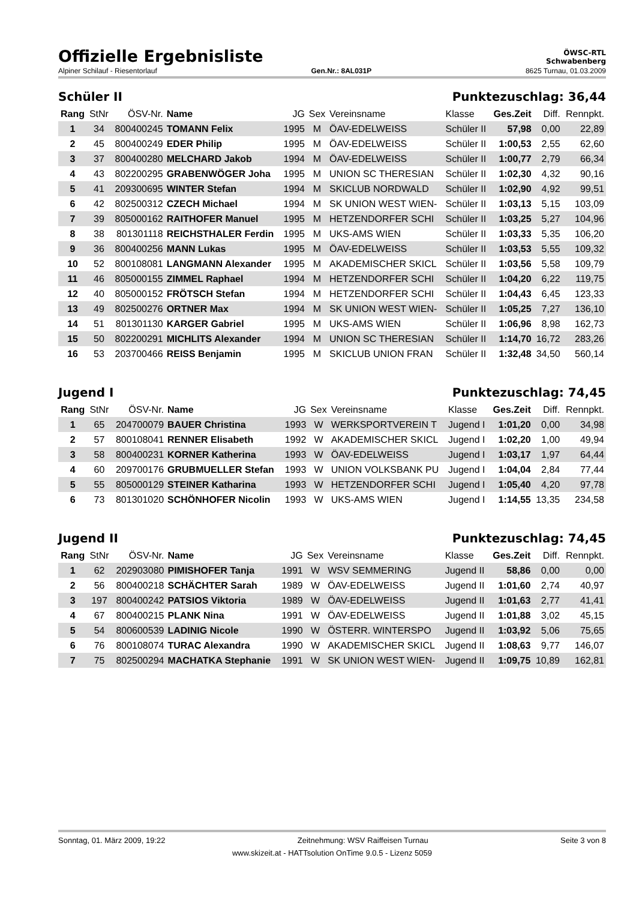Offizielle Ergebnisliste
ÖWSC-RTL
Schwabenberg
Alpiner Schilauf - Riesentorlauf Gen.Nr.: 8AL031P 8625 Turnau, 01.03.2009
Schüler II Punktezuschlag: 36,44
| Rang | StNr | ÖSV-Nr. | Name | JG | Sex | Vereinsname | Klasse | Ges.Zeit | Diff. | Rennpkt. |
| --- | --- | --- | --- | --- | --- | --- | --- | --- | --- | --- |
| 1 | 34 | 800400245 | TOMANN Felix | 1995 | M | ÖAV-EDELWEISS | Schüler II | 57,98 | 0,00 | 22,89 |
| 2 | 45 | 800400249 | EDER Philip | 1995 | M | ÖAV-EDELWEISS | Schüler II | 1:00,53 | 2,55 | 62,60 |
| 3 | 37 | 800400280 | MELCHARD Jakob | 1994 | M | ÖAV-EDELWEISS | Schüler II | 1:00,77 | 2,79 | 66,34 |
| 4 | 43 | 802200295 | GRABENWÖGER Joha | 1995 | M | UNION SC THERESIAN | Schüler II | 1:02,30 | 4,32 | 90,16 |
| 5 | 41 | 209300695 | WINTER Stefan | 1994 | M | SKICLUB NORDWALD | Schüler II | 1:02,90 | 4,92 | 99,51 |
| 6 | 42 | 802500312 | CZECH Michael | 1994 | M | SK UNION WEST WIEN- | Schüler II | 1:03,13 | 5,15 | 103,09 |
| 7 | 39 | 805000162 | RAITHOFER Manuel | 1995 | M | HETZENDORFER SCHI | Schüler II | 1:03,25 | 5,27 | 104,96 |
| 8 | 38 | 801301118 | REICHSTHALER Ferdin | 1995 | M | UKS-AMS WIEN | Schüler II | 1:03,33 | 5,35 | 106,20 |
| 9 | 36 | 800400256 | MANN Lukas | 1995 | M | ÖAV-EDELWEISS | Schüler II | 1:03,53 | 5,55 | 109,32 |
| 10 | 52 | 800108081 | LANGMANN Alexander | 1995 | M | AKADEMISCHER SKICL | Schüler II | 1:03,56 | 5,58 | 109,79 |
| 11 | 46 | 805000155 | ZIMMEL Raphael | 1994 | M | HETZENDORFER SCHI | Schüler II | 1:04,20 | 6,22 | 119,75 |
| 12 | 40 | 805000152 | FRÖTSCH Stefan | 1994 | M | HETZENDORFER SCHI | Schüler II | 1:04,43 | 6,45 | 123,33 |
| 13 | 49 | 802500276 | ORTNER Max | 1994 | M | SK UNION WEST WIEN- | Schüler II | 1:05,25 | 7,27 | 136,10 |
| 14 | 51 | 801301130 | KARGER Gabriel | 1995 | M | UKS-AMS WIEN | Schüler II | 1:06,96 | 8,98 | 162,73 |
| 15 | 50 | 802200291 | MICHLITS Alexander | 1994 | M | UNION SC THERESIAN | Schüler II | 1:14,70 | 16,72 | 283,26 |
| 16 | 53 | 203700466 | REISS Benjamin | 1995 | M | SKICLUB UNION FRAN | Schüler II | 1:32,48 | 34,50 | 560,14 |
Jugend I Punktezuschlag: 74,45
| Rang | StNr | ÖSV-Nr. | Name | JG | Sex | Vereinsname | Klasse | Ges.Zeit | Diff. | Rennpkt. |
| --- | --- | --- | --- | --- | --- | --- | --- | --- | --- | --- |
| 1 | 65 | 204700079 | BAUER Christina | 1993 | W | WERKSPORTVEREIN T | Jugend I | 1:01,20 | 0,00 | 34,98 |
| 2 | 57 | 800108041 | RENNER Elisabeth | 1992 | W | AKADEMISCHER SKICL | Jugend I | 1:02,20 | 1,00 | 49,94 |
| 3 | 58 | 800400231 | KORNER Katherina | 1993 | W | ÖAV-EDELWEISS | Jugend I | 1:03,17 | 1,97 | 64,44 |
| 4 | 60 | 209700176 | GRUBMUELLER Stefan | 1993 | W | UNION VOLKSBANK PU | Jugend I | 1:04,04 | 2,84 | 77,44 |
| 5 | 55 | 805000129 | STEINER Katharina | 1993 | W | HETZENDORFER SCHI | Jugend I | 1:05,40 | 4,20 | 97,78 |
| 6 | 73 | 801301020 | SCHÖNHOFER Nicolin | 1993 | W | UKS-AMS WIEN | Jugend I | 1:14,55 | 13,35 | 234,58 |
Jugend II Punktezuschlag: 74,45
| Rang | StNr | ÖSV-Nr. | Name | JG | Sex | Vereinsname | Klasse | Ges.Zeit | Diff. | Rennpkt. |
| --- | --- | --- | --- | --- | --- | --- | --- | --- | --- | --- |
| 1 | 62 | 202903080 | PIMISHOFER Tanja | 1991 | W | WSV SEMMERING | Jugend II | 58,86 | 0,00 | 0,00 |
| 2 | 56 | 800400218 | SCHÄCHTER Sarah | 1989 | W | ÖAV-EDELWEISS | Jugend II | 1:01,60 | 2,74 | 40,97 |
| 3 | 197 | 800400242 | PATSIOS Viktoria | 1989 | W | ÖAV-EDELWEISS | Jugend II | 1:01,63 | 2,77 | 41,41 |
| 4 | 67 | 800400215 | PLANK Nina | 1991 | W | ÖAV-EDELWEISS | Jugend II | 1:01,88 | 3,02 | 45,15 |
| 5 | 54 | 800600539 | LADINIG Nicole | 1990 | W | ÖSTERR. WINTERSPO | Jugend II | 1:03,92 | 5,06 | 75,65 |
| 6 | 76 | 800108074 | TURAC Alexandra | 1990 | W | AKADEMISCHER SKICL | Jugend II | 1:08,63 | 9,77 | 146,07 |
| 7 | 75 | 802500294 | MACHATKA Stephanie | 1991 | W | SK UNION WEST WIEN- | Jugend II | 1:09,75 | 10,89 | 162,81 |
Sonntag, 01. März 2009, 19:22 Zeitnehmung: WSV Raiffeisen Turnau Seite 3 von 8
www.skizeit.at - HATTsolution OnTime 9.0.5 - Lizenz 5059